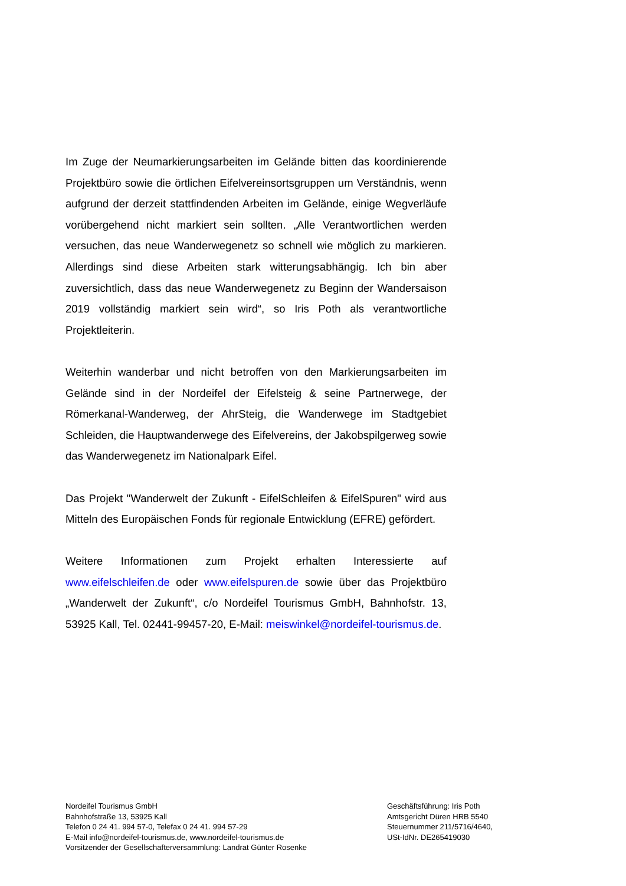Im Zuge der Neumarkierungsarbeiten im Gelände bitten das koordinierende Projektbüro sowie die örtlichen Eifelvereinsortsgruppen um Verständnis, wenn aufgrund der derzeit stattfindenden Arbeiten im Gelände, einige Wegverläufe vorübergehend nicht markiert sein sollten. „Alle Verantwortlichen werden versuchen, das neue Wanderwegenetz so schnell wie möglich zu markieren. Allerdings sind diese Arbeiten stark witterungsabhängig. Ich bin aber zuversichtlich, dass das neue Wanderwegenetz zu Beginn der Wandersaison 2019 vollständig markiert sein wird“, so Iris Poth als verantwortliche Projektleiterin.
Weiterhin wanderbar und nicht betroffen von den Markierungsarbeiten im Gelände sind in der Nordeifel der Eifelsteig & seine Partnerwege, der Römerkanal-Wanderweg, der AhrSteig, die Wanderwege im Stadtgebiet Schleiden, die Hauptwanderwege des Eifelvereins, der Jakobspilgerweg sowie das Wanderwegenetz im Nationalpark Eifel.
Das Projekt "Wanderwelt der Zukunft - EifelSchleifen & EifelSpuren" wird aus Mitteln des Europäischen Fonds für regionale Entwicklung (EFRE) gefördert.
Weitere Informationen zum Projekt erhalten Interessierte auf www.eifelschleifen.de oder www.eifelspuren.de sowie über das Projektbüro „Wanderwelt der Zukunft“, c/o Nordeifel Tourismus GmbH, Bahnhofstr. 13, 53925 Kall, Tel. 02441-99457-20, E-Mail: meiswinkel@nordeifel-tourismus.de.
Nordeifel Tourismus GmbH
Bahnhofstraße 13, 53925 Kall
Telefon 0 24 41. 994 57-0, Telefax 0 24 41. 994 57-29
E-Mail info@nordeifel-tourismus.de, www.nordeifel-tourismus.de
Vorsitzender der Gesellschafterversammlung: Landrat Günter Rosenke
Geschäftsführung: Iris Poth
Amtsgericht Düren HRB 5540
Steuernummer 211/5716/4640,
USt-IdNr. DE265419030